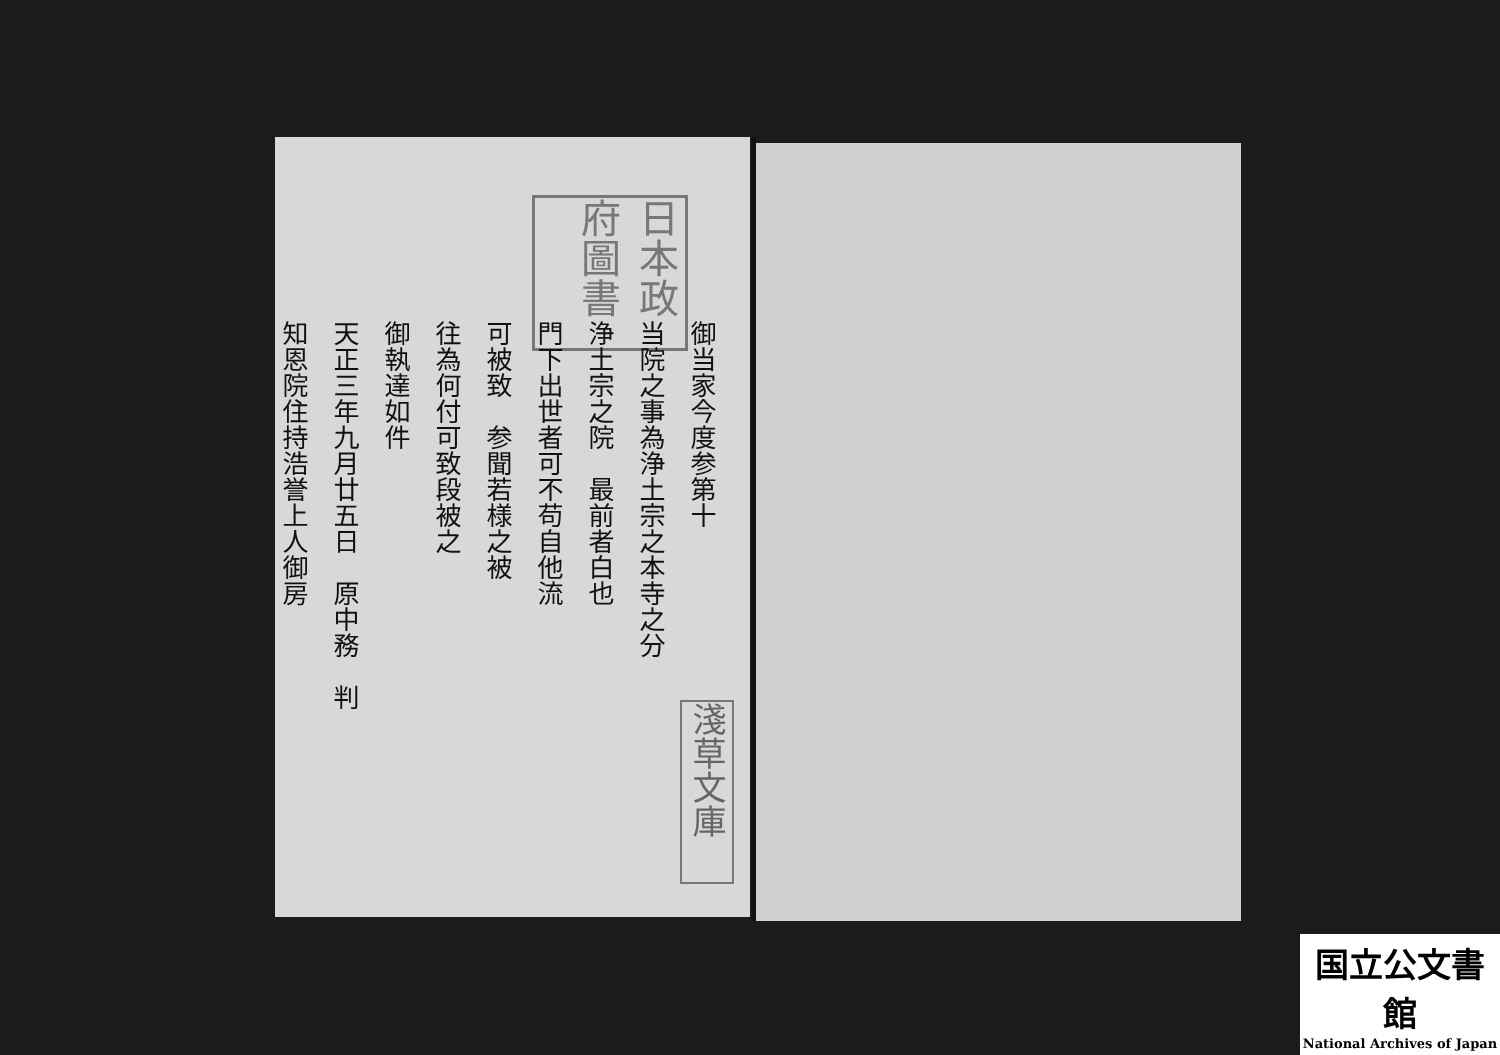日本政府圖書
淺草文庫
御当家今度参第十
当院之事為浄土宗之本寺之分
浄土宗之院　最前者白也
門下出世者可不苟自他流
可被致　参聞若様之被
往為何付可致段被之
御執達如件
天正三年九月廿五日　原中務　判
知恩院住持浩誉上人御房
国立公文書館
National Archives of Japan